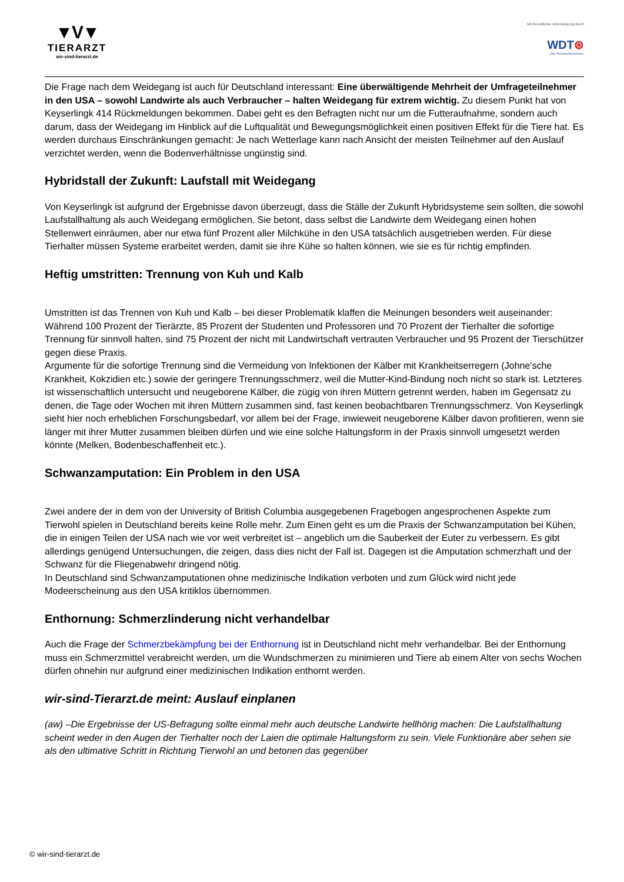▼V▼
TIERARZT
wir-sind-tierarzt.de
Mit freundlicher Unterstützung durch
WDT⊛
Das Tierarztunternehmen.
Die Frage nach dem Weidegang ist auch für Deutschland interessant: Eine überwältigende Mehrheit der Umfrageteilnehmer in den USA – sowohl Landwirte als auch Verbraucher – halten Weidegang für extrem wichtig. Zu diesem Punkt hat von Keyserlingk 414 Rückmeldungen bekommen. Dabei geht es den Befragten nicht nur um die Futteraufnahme, sondern auch darum, dass der Weidegang im Hinblick auf die Luftqualität und Bewegungsmöglichkeit einen positiven Effekt für die Tiere hat. Es werden durchaus Einschränkungen gemacht: Je nach Wetterlage kann nach Ansicht der meisten Teilnehmer auf den Auslauf verzichtet werden, wenn die Bodenverhältnisse ungünstig sind.
Hybridstall der Zukunft: Laufstall mit Weidegang
Von Keyserlingk ist aufgrund der Ergebnisse davon überzeugt, dass die Ställe der Zukunft Hybridsysteme sein sollten, die sowohl Laufstallhaltung als auch Weidegang ermöglichen. Sie betont, dass selbst die Landwirte dem Weidegang einen hohen Stellenwert einräumen, aber nur etwa fünf Prozent aller Milchkühe in den USA tatsächlich ausgetrieben werden. Für diese Tierhalter müssen Systeme erarbeitet werden, damit sie ihre Kühe so halten können, wie sie es für richtig empfinden.
Heftig umstritten: Trennung von Kuh und Kalb
Umstritten ist das Trennen von Kuh und Kalb – bei dieser Problematik klaffen die Meinungen besonders weit auseinander: Während 100 Prozent der Tierärzte, 85 Prozent der Studenten und Professoren und 70 Prozent der Tierhalter die sofortige Trennung für sinnvoll halten, sind 75 Prozent der nicht mit Landwirtschaft vertrauten Verbraucher und 95 Prozent der Tierschützer gegen diese Praxis.
Argumente für die sofortige Trennung sind die Vermeidung von Infektionen der Kälber mit Krankheitserregern (Johne'sche Krankheit, Kokzidien etc.) sowie der geringere Trennungsschmerz, weil die Mutter-Kind-Bindung noch nicht so stark ist. Letzteres ist wissenschaftlich untersucht und neugeborene Kälber, die zügig von ihren Müttern getrennt werden, haben im Gegensatz zu denen, die Tage oder Wochen mit ihren Müttern zusammen sind, fast keinen beobachtbaren Trennungsschmerz. Von Keyserlingk sieht hier noch erheblichen Forschungsbedarf, vor allem bei der Frage, inwieweit neugeborene Kälber davon profitieren, wenn sie länger mit ihrer Mutter zusammen bleiben dürfen und wie eine solche Haltungsform in der Praxis sinnvoll umgesetzt werden könnte (Melken, Bodenbeschaffenheit etc.).
Schwanzamputation: Ein Problem in den USA
Zwei andere der in dem von der University of British Columbia ausgegebenen Fragebogen angesprochenen Aspekte zum Tierwohl spielen in Deutschland bereits keine Rolle mehr. Zum Einen geht es um die Praxis der Schwanzamputation bei Kühen, die in einigen Teilen der USA nach wie vor weit verbreitet ist – angeblich um die Sauberkeit der Euter zu verbessern. Es gibt allerdings genügend Untersuchungen, die zeigen, dass dies nicht der Fall ist. Dagegen ist die Amputation schmerzhaft und der Schwanz für die Fliegenabwehr dringend nötig.
In Deutschland sind Schwanzamputationen ohne medizinische Indikation verboten und zum Glück wird nicht jede Modeerscheinung aus den USA kritiklos übernommen.
Enthornung: Schmerzlinderung nicht verhandelbar
Auch die Frage der Schmerzbekämpfung bei der Enthornung ist in Deutschland nicht mehr verhandelbar. Bei der Enthornung muss ein Schmerzmittel verabreicht werden, um die Wundschmerzen zu minimieren und Tiere ab einem Alter von sechs Wochen dürfen ohnehin nur aufgrund einer medizinischen Indikation enthornt werden.
wir-sind-Tierarzt.de meint: Auslauf einplanen
(aw) –Die Ergebnisse der US-Befragung sollte einmal mehr auch deutsche Landwirte hellhörig machen: Die Laufstallhaltung scheint weder in den Augen der Tierhalter noch der Laien die optimale Haltungsform zu sein. Viele Funktionäre aber sehen sie als den ultimative Schritt in Richtung Tierwohl an und betonen das gegenüber
© wir-sind-tierarzt.de